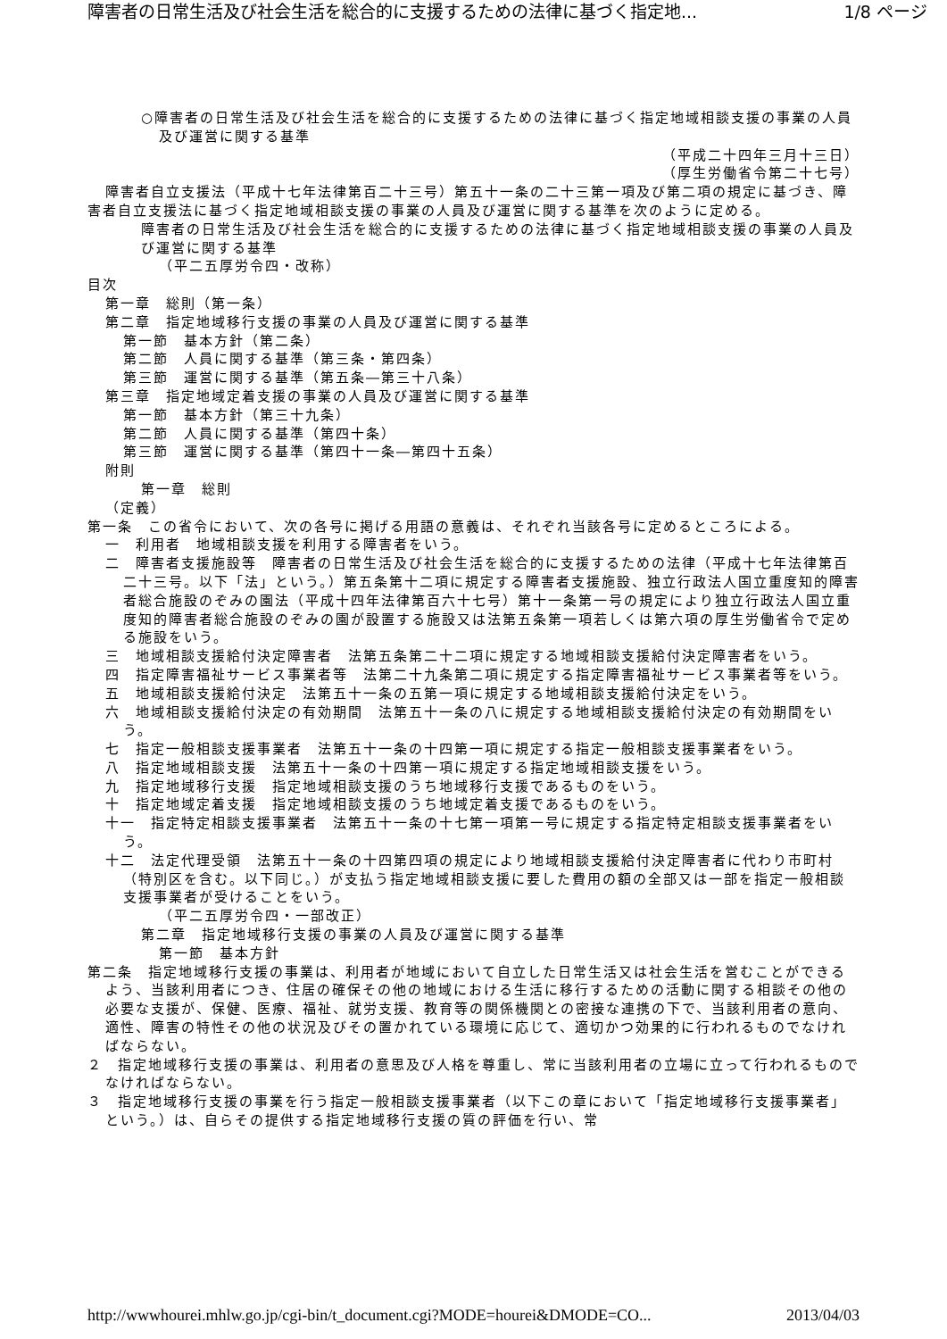障害者の日常生活及び社会生活を総合的に支援するための法律に基づく指定地... 1/8 ページ
○障害者の日常生活及び社会生活を総合的に支援するための法律に基づく指定地域相談支援の事業の人員及び運営に関する基準
（平成二十四年三月十三日）
（厚生労働省令第二十七号）
障害者自立支援法（平成十七年法律第百二十三号）第五十一条の二十三第一項及び第二項の規定に基づき、障害者自立支援法に基づく指定地域相談支援の事業の人員及び運営に関する基準を次のように定める。
障害者の日常生活及び社会生活を総合的に支援するための法律に基づく指定地域相談支援の事業の人員及び運営に関する基準
（平二五厚労令四・改称）
目次
第一章　総則（第一条）
第二章　指定地域移行支援の事業の人員及び運営に関する基準
第一節　基本方針（第二条）
第二節　人員に関する基準（第三条・第四条）
第三節　運営に関する基準（第五条―第三十八条）
第三章　指定地域定着支援の事業の人員及び運営に関する基準
第一節　基本方針（第三十九条）
第二節　人員に関する基準（第四十条）
第三節　運営に関する基準（第四十一条―第四十五条）
附則
第一章　総則
（定義）
第一条　この省令において、次の各号に掲げる用語の意義は、それぞれ当該各号に定めるところによる。
一　利用者　地域相談支援を利用する障害者をいう。
二　障害者支援施設等　障害者の日常生活及び社会生活を総合的に支援するための法律（平成十七年法律第百二十三号。以下「法」という。）第五条第十二項に規定する障害者支援施設、独立行政法人国立重度知的障害者総合施設のぞみの園法（平成十四年法律第百六十七号）第十一条第一号の規定により独立行政法人国立重度知的障害者総合施設のぞみの園が設置する施設又は法第五条第一項若しくは第六項の厚生労働省令で定める施設をいう。
三　地域相談支援給付決定障害者　法第五条第二十二項に規定する地域相談支援給付決定障害者をいう。
四　指定障害福祉サービス事業者等　法第二十九条第二項に規定する指定障害福祉サービス事業者等をいう。
五　地域相談支援給付決定　法第五十一条の五第一項に規定する地域相談支援給付決定をいう。
六　地域相談支援給付決定の有効期間　法第五十一条の八に規定する地域相談支援給付決定の有効期間をいう。
七　指定一般相談支援事業者　法第五十一条の十四第一項に規定する指定一般相談支援事業者をいう。
八　指定地域相談支援　法第五十一条の十四第一項に規定する指定地域相談支援をいう。
九　指定地域移行支援　指定地域相談支援のうち地域移行支援であるものをいう。
十　指定地域定着支援　指定地域相談支援のうち地域定着支援であるものをいう。
十一　指定特定相談支援事業者　法第五十一条の十七第一項第一号に規定する指定特定相談支援事業者をいう。
十二　法定代理受領　法第五十一条の十四第四項の規定により地域相談支援給付決定障害者に代わり市町村（特別区を含む。以下同じ。）が支払う指定地域相談支援に要した費用の額の全部又は一部を指定一般相談支援事業者が受けることをいう。
（平二五厚労令四・一部改正）
第二章　指定地域移行支援の事業の人員及び運営に関する基準
第一節　基本方針
第二条　指定地域移行支援の事業は、利用者が地域において自立した日常生活又は社会生活を営むことができるよう、当該利用者につき、住居の確保その他の地域における生活に移行するための活動に関する相談その他の必要な支援が、保健、医療、福祉、就労支援、教育等の関係機関との密接な連携の下で、当該利用者の意向、適性、障害の特性その他の状況及びその置かれている環境に応じて、適切かつ効果的に行われるものでなければならない。
２　指定地域移行支援の事業は、利用者の意思及び人格を尊重し、常に当該利用者の立場に立って行われるものでなければならない。
３　指定地域移行支援の事業を行う指定一般相談支援事業者（以下この章において「指定地域移行支援事業者」という。）は、自らその提供する指定地域移行支援の質の評価を行い、常
http://wwwhourei.mhlw.go.jp/cgi-bin/t_document.cgi?MODE=hourei&DMODE=CO... 2013/04/03